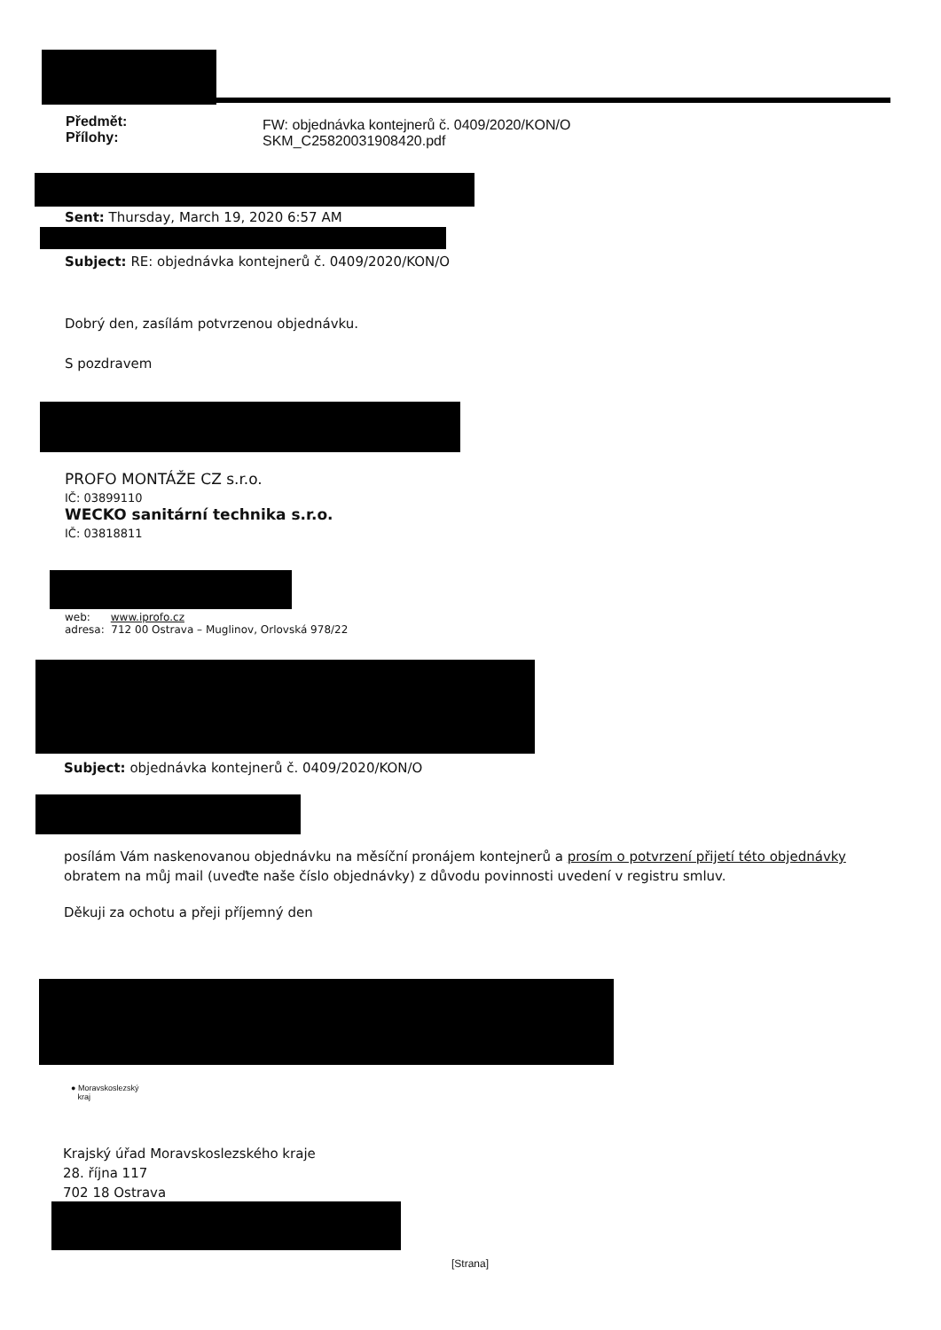Předmět:
Přílohy:
FW: objednávka kontejnerů č. 0409/2020/KON/O
SKM_C25820031908420.pdf
Sent: Thursday, March 19, 2020 6:57 AM
Subject: RE: objednávka kontejnerů č. 0409/2020/KON/O
Dobrý den, zasílám potvrzenou objednávku.
S pozdravem
PROFO MONTÁŽE CZ s.r.o.
IČ: 03899110
WECKO sanitární technika s.r.o.
IČ: 03818811
web: www.iprofo.cz
adresa: 712 00 Ostrava – Muglinov, Orlovská 978/22
Subject: objednávka kontejnerů č. 0409/2020/KON/O
posílám Vám naskenovanou objednávku na měsíční pronájem kontejnerů a prosím o potvrzení přijetí této objednávky obratem na můj mail (uveďte naše číslo objednávky) z důvodu povinnosti uvedení v registru smluv.
Děkuji za ochotu a přeji příjemný den
● Moravskoslezský
kraj
Krajský úřad Moravskoslezského kraje
28. října 117
702 18 Ostrava
[Strana]